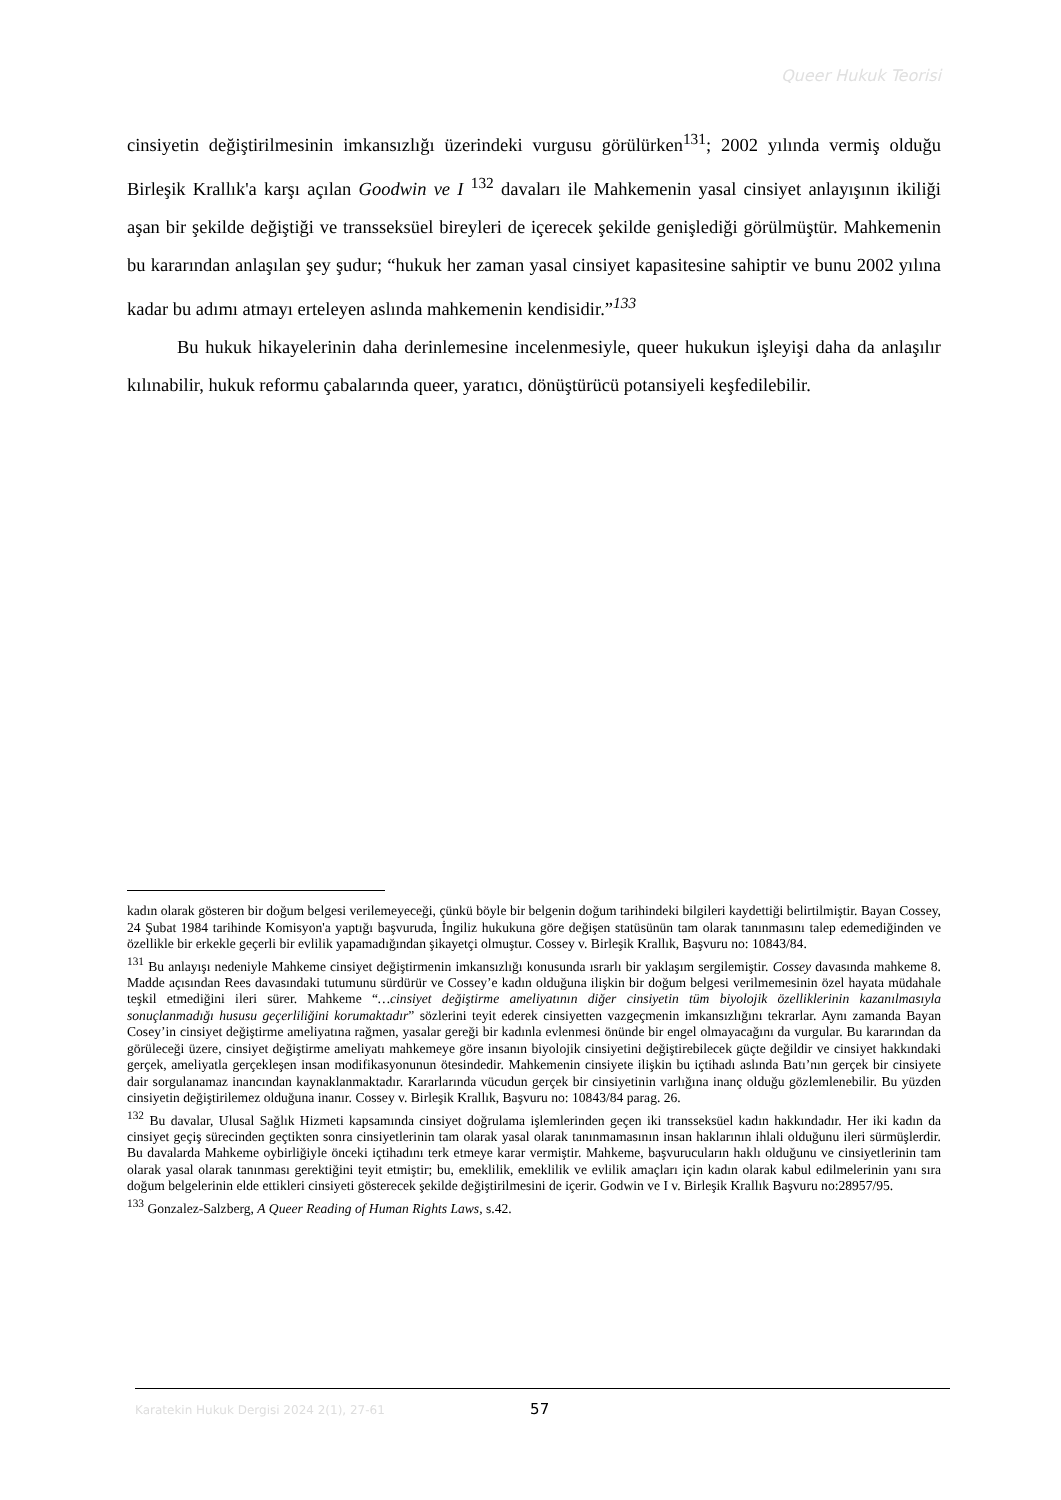Queer Hukuk Teorisi
cinsiyetin değiştirilmesinin imkansızlığı üzerindeki vurgusu görülürken<sup>131</sup>; 2002 yılında vermiş olduğu Birleşik Krallık'a karşı açılan Goodwin ve I <sup>132</sup> davaları ile Mahkemenin yasal cinsiyet anlayışının ikiliği aşan bir şekilde değiştiği ve transseksüel bireyleri de içerecek şekilde genişlediği görülmüştür. Mahkemenin bu kararından anlaşılan şey şudur; “hukuk her zaman yasal cinsiyet kapasitesine sahiptir ve bunu 2002 yılına kadar bu adımı atmayı erteleyen aslında mahkemenin kendisidir.”<sup>133</sup>
Bu hukuk hikayelerinin daha derinlemesine incelenmesiyle, queer hukukun işleyişi daha da anlaşılır kılınabilir, hukuk reformu çabalarında queer, yaratıcı, dönüştürücü potansiyeli keşfedilebilir.
kadın olarak gösteren bir doğum belgesi verilemeyeceği, çünkü böyle bir belgenin doğum tarihindeki bilgileri kaydettiği belirtilmiştir. Bayan Cossey, 24 Şubat 1984 tarihinde Komisyon'a yaptığı başvuruda, İngiliz hukukuna göre değişen statüsünün tam olarak tanınmasını talep edemediğinden ve özellikle bir erkekle geçerli bir evlilik yapamadığından şikayetçi olmuştur. Cossey v. Birleşik Krallık, Başvuru no: 10843/84.
<sup>131</sup> Bu anlayışı nedeniyle Mahkeme cinsiyet değiştirmenin imkansızlığı konusunda ısrarlı bir yaklaşım sergilemiştir. Cossey davasında mahkeme 8. Madde açısından Rees davasındaki tutumunu sürdürür ve Cossey’e kadın olduğuna ilişkin bir doğum belgesi verilmemesinin özel hayata müdahale teşkil etmediğini ileri sürer. Mahkeme “…cinsiyet değiştirme ameliyatının diğer cinsiyetin tüm biyolojik özelliklerinin kazanılmasıyla sonuçlanmadığı hususu geçerliliğini korumaktadır” sözlerini teyit ederek cinsiyetten vazgeçmenin imkansızlığını tekrarlar. Aynı zamanda Bayan Cosey’in cinsiyet değiştirme ameliyatına rağmen, yasalar gereği bir kadınla evlenmesi önünde bir engel olmayacağını da vurgular. Bu kararından da görüleceği üzere, cinsiyet değiştirme ameliyatı mahkemeye göre insanın biyolojik cinsiyetini değiştirebilecek güçte değildir ve cinsiyet hakkındaki gerçek, ameliyatla gerçekleşen insan modifikasyonunun ötesindedir. Mahkemenin cinsiyete ilişkin bu içtihadı aslında Batı’nın gerçek bir cinsiyete dair sorgulanamaz inancından kaynaklanmaktadır. Kararlarında vücudun gerçek bir cinsiyetinin varlığına inanç olduğu gözlemlenebilir. Bu yüzden cinsiyetin değiştirilemez olduğuna inanır. Cossey v. Birleşik Krallık, Başvuru no: 10843/84 parag. 26.
<sup>132</sup> Bu davalar, Ulusal Sağlık Hizmeti kapsamında cinsiyet doğrulama işlemlerinden geçen iki transseksüel kadın hakkındadır. Her iki kadın da cinsiyet geçiş sürecinden geçtikten sonra cinsiyetlerinin tam olarak yasal olarak tanınmamasının insan haklarının ihlali olduğunu ileri sürmüşlerdir. Bu davalarda Mahkeme oybirliğiyle önceki içtihadını terk etmeye karar vermiştir. Mahkeme, başvurucuların haklı olduğunu ve cinsiyetlerinin tam olarak yasal olarak tanınması gerektiğini teyit etmiştir; bu, emeklilik, emeklilik ve evlilik amaçları için kadın olarak kabul edilmelerinin yanı sıra doğum belgelerinin elde ettikleri cinsiyeti gösterecek şekilde değiştirilmesini de içerir. Godwin ve I v. Birleşik Krallık Başvuru no:28957/95.
<sup>133</sup> Gonzalez-Salzberg, A Queer Reading of Human Rights Laws, s.42.
Karatekin Hukuk Dergisi 2024 2(1), 27-61 57